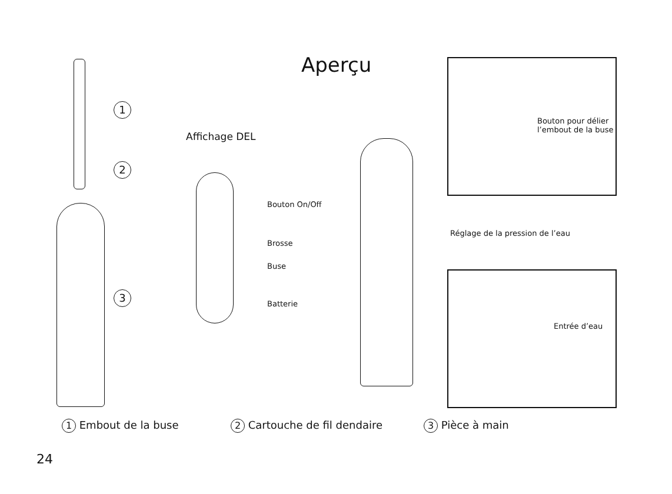Aperçu
1
2
3
Affichage DEL
Bouton On/Off
Brosse
Buse
Batterie
Réglage de la pression de l’eau
Bouton pour délier
l’embout de la buse
Entrée d’eau
1 Embout de la buse 2 Cartouche de fil dendaire 3 Pièce à main
24